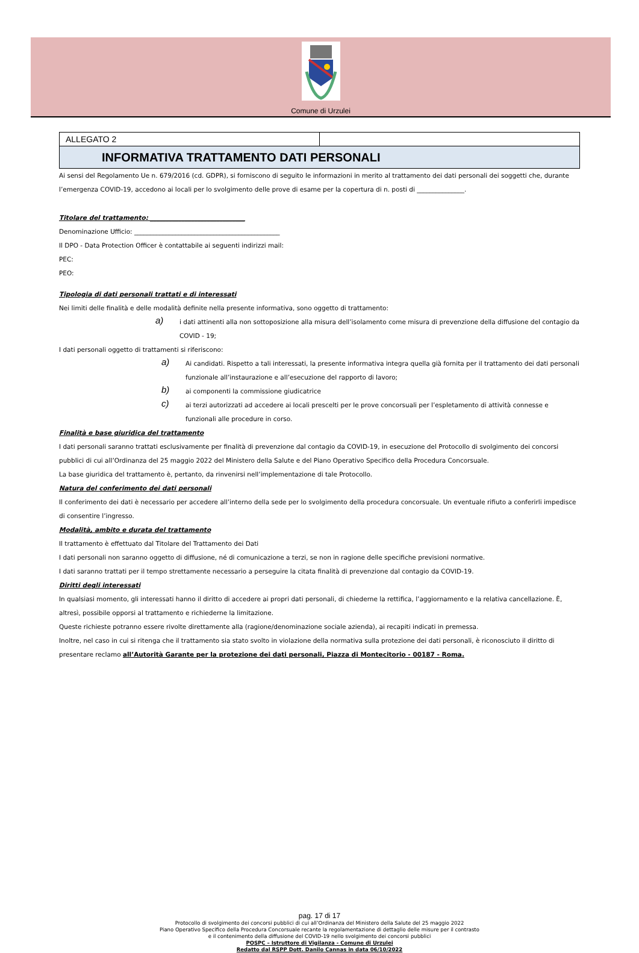Comune di Urzulei
| ALLEGATO 2 | |
| INFORMATIVA TRATTAMENTO DATI PERSONALI | |
Ai sensi del Regolamento Ue n. 679/2016 (cd. GDPR), si forniscono di seguito le informazioni in merito al trattamento dei dati personali dei soggetti che, durante l’emergenza COVID-19, accedono ai locali per lo svolgimento delle prove di esame per la copertura di n. posti di _______________.
Titolare del trattamento: ______________________________
Denominazione Ufficio: ______________________________________________
Il DPO - Data Protection Officer è contattabile ai seguenti indirizzi mail:
PEC:
PEO:
Tipologia di dati personali trattati e di interessati
Nei limiti delle finalità e delle modalità definite nella presente informativa, sono oggetto di trattamento:
a)
i dati attinenti alla non sottoposizione alla misura dell’isolamento come misura di prevenzione della diffusione del contagio da COVID - 19;
I dati personali oggetto di trattamenti si riferiscono:
a)
Ai candidati. Rispetto a tali interessati, la presente informativa integra quella già fornita per il trattamento dei dati personali funzionale all’instaurazione e all’esecuzione del rapporto di lavoro;
b)
ai componenti la commissione giudicatrice
c)
ai terzi autorizzati ad accedere ai locali prescelti per le prove concorsuali per l’espletamento di attività connesse e funzionali alle procedure in corso.
Finalità e base giuridica del trattamento
I dati personali saranno trattati esclusivamente per finalità di prevenzione dal contagio da COVID-19, in esecuzione del Protocollo di svolgimento dei concorsi pubblici di cui all’Ordinanza del 25 maggio 2022 del Ministero della Salute e del Piano Operativo Specifico della Procedura Concorsuale.
La base giuridica del trattamento è, pertanto, da rinvenirsi nell’implementazione di tale Protocollo.
Natura del conferimento dei dati personali
Il conferimento dei dati è necessario per accedere all’interno della sede per lo svolgimento della procedura concorsuale. Un eventuale rifiuto a conferirli impedisce di consentire l’ingresso.
Modalità, ambito e durata del trattamento
Il trattamento è effettuato dal Titolare del Trattamento dei Dati
I dati personali non saranno oggetto di diffusione, né di comunicazione a terzi, se non in ragione delle specifiche previsioni normative.
I dati saranno trattati per il tempo strettamente necessario a perseguire la citata finalità di prevenzione dal contagio da COVID-19.
Diritti degli interessati
In qualsiasi momento, gli interessati hanno il diritto di accedere ai propri dati personali, di chiederne la rettifica, l’aggiornamento e la relativa cancellazione. È, altresì, possibile opporsi al trattamento e richiederne la limitazione.
Queste richieste potranno essere rivolte direttamente alla (ragione/denominazione sociale azienda), ai recapiti indicati in premessa.
Inoltre, nel caso in cui si ritenga che il trattamento sia stato svolto in violazione della normativa sulla protezione dei dati personali, è riconosciuto il diritto di presentare reclamo all’Autorità Garante per la protezione dei dati personali, Piazza di Montecitorio - 00187 - Roma.
pag. 17 di 17
Protocollo di svolgimento dei concorsi pubblici di cui all’Ordinanza del Ministero della Salute del 25 maggio 2022
Piano Operativo Specifico della Procedura Concorsuale recante la regolamentazione di dettaglio delle misure per il contrasto
e il contenimento della diffusione del COVID-19 nello svolgimento dei concorsi pubblici
POSPC – Istruttore di Vigilanza - Comune di Urzulei
Redatto dal RSPP Dott. Danilo Cannas in data 06/10/2022